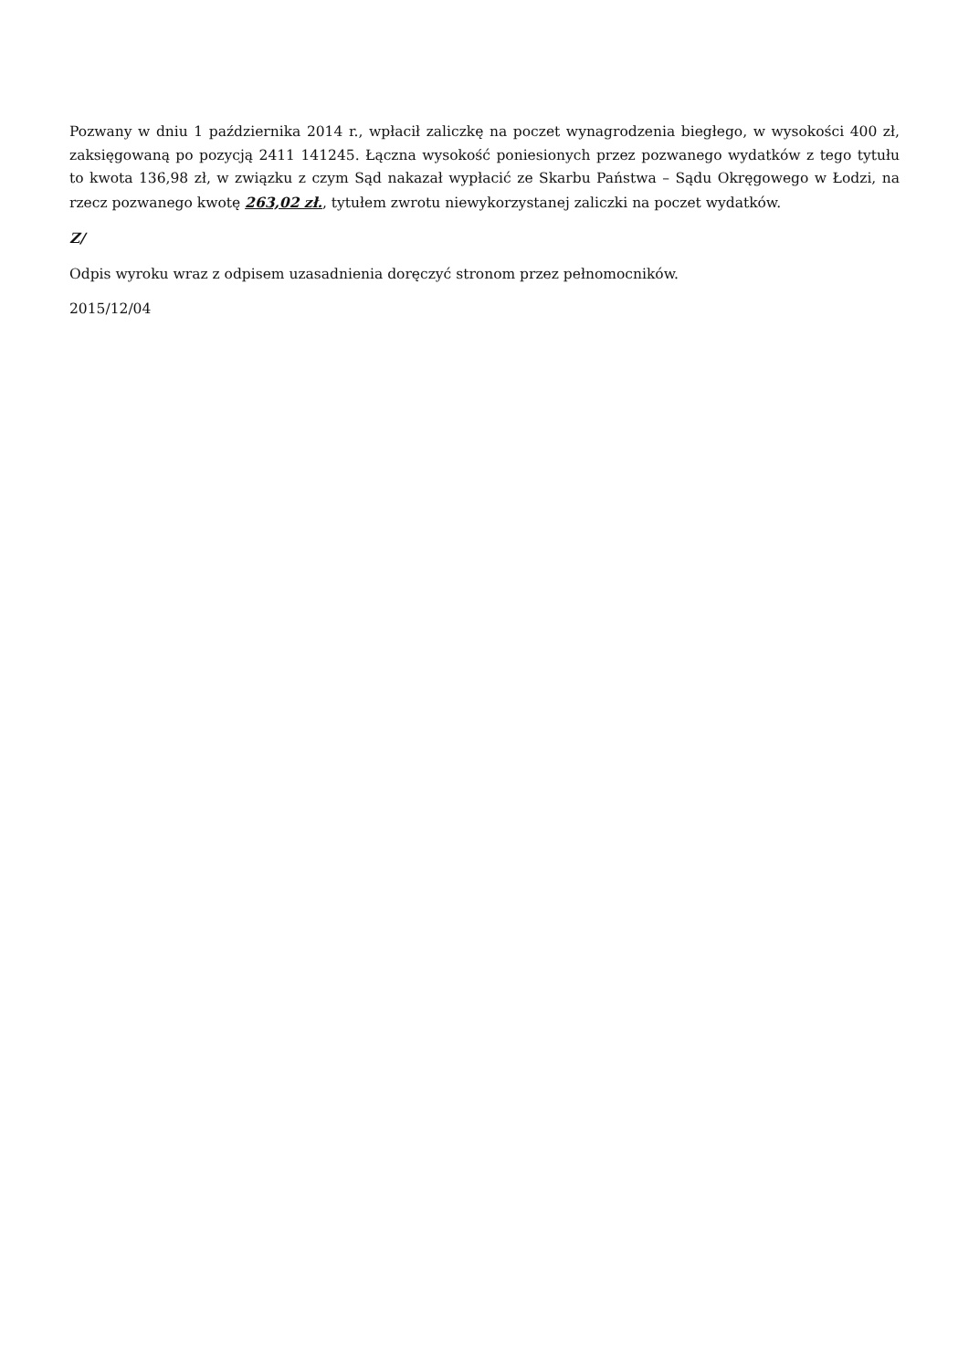Pozwany w dniu 1 października 2014 r., wpłacił zaliczkę na poczet wynagrodzenia biegłego, w wysokości 400 zł, zaksięgowaną po pozycją 2411 141245. Łączna wysokość poniesionych przez pozwanego wydatków z tego tytułu to kwota 136,98 zł, w związku z czym Sąd nakazał wypłacić ze Skarbu Państwa – Sądu Okręgowego w Łodzi, na rzecz pozwanego kwotę 263,02 zł., tytułem zwrotu niewykorzystanej zaliczki na poczet wydatków.
Z/
Odpis wyroku wraz z odpisem uzasadnienia doręczyć stronom przez pełnomocników.
2015/12/04